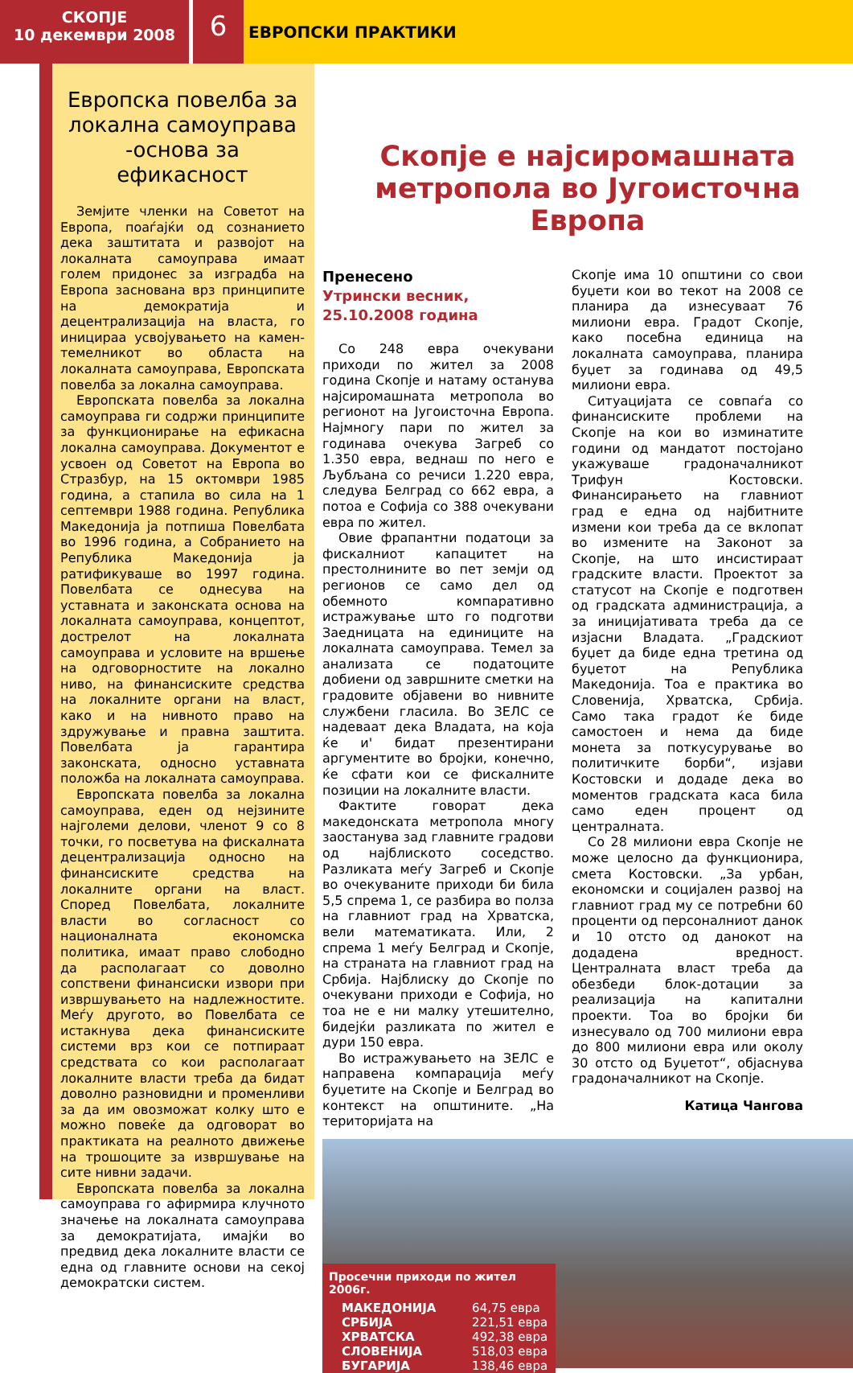СКОПЈЕ
10 декември 2008
6
ЕВРОПСКИ ПРАКТИКИ
Европска повелба за локална самоуправа -основа за ефикасност
Земјите членки на Советот на Европа, поаѓајќи од сознанието дека заштитата и развојот на локалната самоуправа имаат голем придонес за изградба на Европа заснована врз принципите на демократија и децентрализација на власта, го иницираа усвојувањето на камен-темелникот во областа на локалната самоуправа, Европската повелба за локална самоуправа.
Европската повелба за локална самоуправа ги содржи принципите за функционирање на ефикасна локална самоуправа. Документот е усвоен од Советот на Европа во Стразбур, на 15 октомври 1985 година, а стапила во сила на 1 септември 1988 година. Република Македонија ја потпиша Повелбата во 1996 година, а Собранието на Република Македонија ја ратификуваше во 1997 година. Повелбата се однесува на уставната и законската основа на локалната самоуправа, концептот, дострелот на локалната самоуправа и условите на вршење на одговорностите на локално ниво, на финансиските средства на локалните органи на власт, како и на нивното право на здружување и правна заштита. Повелбата ја гарантира законската, односно уставната положба на локалната самоуправа.
Европската повелба за локална самоуправа, еден од нејзините најголеми делови, членот 9 со 8 точки, го посветува на фискалната децентрализација односно на финансиските средства на локалните органи на власт. Според Повелбата, локалните власти во согласност со националната економска политика, имаат право слободно да располагаат со доволно сопствени финансиски извори при извршувањето на надлежностите. Меѓу другото, во Повелбата се истакнува дека финансиските системи врз кои се потпираат средствата со кои располагаат локалните власти треба да бидат доволно разновидни и променливи за да им овозможат колку што е можно повеќе да одговорат во практиката на реалното движење на трошоците за извршување на сите нивни задачи.
Европската повелба за локална самоуправа го афирмира клучното значење на локалната самоуправа за демократијата, имајќи во предвид дека локалните власти се една од главните основи на секој демократски систем.
Скопје е најсиромашната метропола во Југоисточна Европа
Пренесено
Утрински весник,
25.10.2008 година
Со 248 евра очекувани приходи по жител за 2008 година Скопје и натаму останува најсиромашната метропола во регионот на Југоисточна Европа. Најмногу пари по жител за годинава очекува Загреб со 1.350 евра, веднаш по него е Љубљана со речиси 1.220 евра, следува Белград со 662 евра, а потоа е Софија со 388 очекувани евра по жител.
Овие фрапантни податоци за фискалниот капацитет на престолнините во пет земји од регионов се само дел од обемното компаративно истражување што го подготви Заедницата на единиците на локалната самоуправа. Темел за анализата се податоците добиени од завршните сметки на градовите објавени во нивните службени гласила. Во ЗЕЛС се надеваат дека Владата, на која ќе и' бидат презентирани аргументите во бројки, конечно, ќе сфати кои се фискалните позиции на локалните власти.
Фактите говорат дека македонската метропола многу заостанува зад главните градови од најблиското соседство. Разликата меѓу Загреб и Скопје во очекуваните приходи би била 5,5 спрема 1, се разбира во полза на главниот град на Хрватска, вели математиката. Или, 2 спрема 1 меѓу Белград и Скопје, на страната на главниот град на Србија. Најблиску до Скопје по очекувани приходи е Софија, но тоа не е ни малку утешително, бидејќи разликата по жител е дури 150 евра.
Во истражувањето на ЗЕЛС е направена компарација меѓу буџетите на Скопје и Белград во контекст на општините. „На територијата на
Скопје има 10 општини со свои буџети кои во текот на 2008 се планира да изнесуваат 76 милиони евра. Градот Скопје, како посебна единица на локалната самоуправа, планира буџет за годинава од 49,5 милиони евра.
Ситуацијата се совпаѓа со финансиските проблеми на Скопје на кои во изминатите години од мандатот постојано укажуваше градоначалникот Трифун Костовски. Финансирањето на главниот град е една од најбитните измени кои треба да се вклопат во измените на Законот за Скопје, на што инсистираат градските власти. Проектот за статусот на Скопје е подготвен од градската администрација, а за иницијативата треба да се изјасни Владата. „Градскиот буџет да биде една третина од буџетот на Република Македонија. Тоа е практика во Словенија, Хрватска, Србија. Само така градот ќе биде самостоен и нема да биде монета за поткусурување во политичките борби“, изјави Костовски и додаде дека во моментов градската каса била само еден процент од централната.
Со 28 милиони евра Скопје не може целосно да функционира, смета Костовски. „За урбан, економски и социјален развој на главниот град му се потребни 60 проценти од персоналниот данок и 10 отсто од данокот на додадена вредност. Централната власт треба да обезбеди блок-дотации за реализација на капитални проекти. Тоа во бројки би изнесувало од 700 милиони евра до 800 милиони евра или околу 30 отсто од Буџетот“, објаснува градоначалникот на Скопје.
Катица Чангова
| Просечни приходи по жител 2006г. | |
| --- | --- |
| МАКЕДОНИЈА | 64,75 евра |
| СРБИЈА | 221,51 евра |
| ХРВАТСКА | 492,38 евра |
| СЛОВЕНИЈА | 518,03 евра |
| БУГАРИЈА | 138,46 евра |